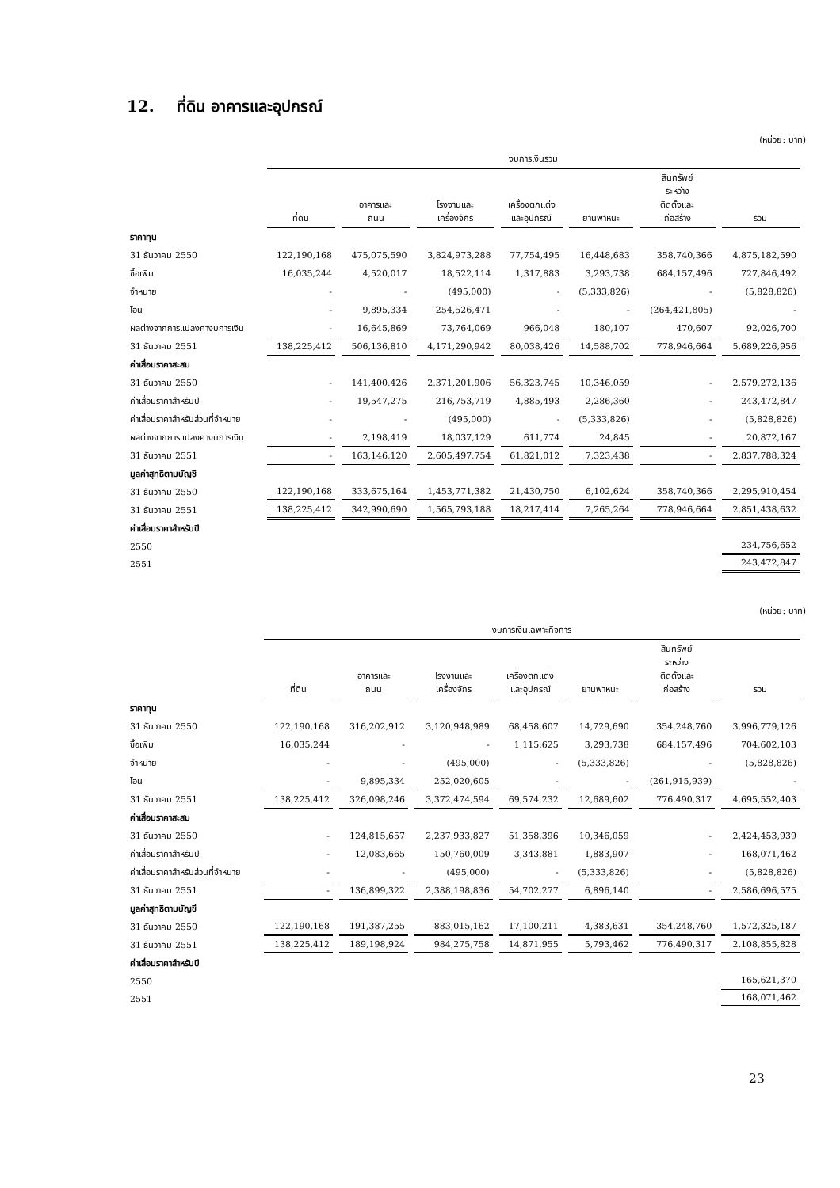12. ที่ดิน อาคารและอุปกรณ์
(หน่วย: บาท)
| | งบการเงินรวม | | | | | | |
| | ที่ดิน | อาคารและ ถนน | โรงงานและ เครื่องจักร | เครื่องตกแต่ง และอุปกรณ์ | ยานพาหนะ | สินทรัพย์ ระหว่าง ติดตั้งและ ก่อสร้าง | รวม |
| ราคาทุน | | | | | | | |
| 31 ธันวาคม 2550 | 122,190,168 | 475,075,590 | 3,824,973,288 | 77,754,495 | 16,448,683 | 358,740,366 | 4,875,182,590 |
| ซื้อเพิ่ม | 16,035,244 | 4,520,017 | 18,522,114 | 1,317,883 | 3,293,738 | 684,157,496 | 727,846,492 |
| จำหน่าย | - | - | (495,000) | - | (5,333,826) | - | (5,828,826) |
| โอน | - | 9,895,334 | 254,526,471 | - | - | (264,421,805) | - |
| ผลต่างจากการแปลงค่างบการเงิน | - | 16,645,869 | 73,764,069 | 966,048 | 180,107 | 470,607 | 92,026,700 |
| 31 ธันวาคม 2551 | 138,225,412 | 506,136,810 | 4,171,290,942 | 80,038,426 | 14,588,702 | 778,946,664 | 5,689,226,956 |
| ค่าเสื่อมราคาสะสม | | | | | | | |
| 31 ธันวาคม 2550 | - | 141,400,426 | 2,371,201,906 | 56,323,745 | 10,346,059 | - | 2,579,272,136 |
| ค่าเสื่อมราคาสำหรับปี | - | 19,547,275 | 216,753,719 | 4,885,493 | 2,286,360 | - | 243,472,847 |
| ค่าเสื่อมราคาสำหรับส่วนที่จำหน่าย | - | - | (495,000) | - | (5,333,826) | - | (5,828,826) |
| ผลต่างจากการแปลงค่างบการเงิน | - | 2,198,419 | 18,037,129 | 611,774 | 24,845 | - | 20,872,167 |
| 31 ธันวาคม 2551 | - | 163,146,120 | 2,605,497,754 | 61,821,012 | 7,323,438 | - | 2,837,788,324 |
| มูลค่าสุทธิตามบัญชี | | | | | | | |
| 31 ธันวาคม 2550 | 122,190,168 | 333,675,164 | 1,453,771,382 | 21,430,750 | 6,102,624 | 358,740,366 | 2,295,910,454 |
| 31 ธันวาคม 2551 | 138,225,412 | 342,990,690 | 1,565,793,188 | 18,217,414 | 7,265,264 | 778,946,664 | 2,851,438,632 |
| ค่าเสื่อมราคาสำหรับปี | | | | | | | |
| 2550 | | | | | | | 234,756,652 |
| 2551 | | | | | | | 243,472,847 |
(หน่วย: บาท)
| | งบการเงินเฉพาะกิจการ | | | | | | |
| | ที่ดิน | อาคารและ ถนน | โรงงานและ เครื่องจักร | เครื่องตกแต่ง และอุปกรณ์ | ยานพาหนะ | สินทรัพย์ ระหว่าง ติดตั้งและ ก่อสร้าง | รวม |
| ราคาทุน | | | | | | | |
| 31 ธันวาคม 2550 | 122,190,168 | 316,202,912 | 3,120,948,989 | 68,458,607 | 14,729,690 | 354,248,760 | 3,996,779,126 |
| ซื้อเพิ่ม | 16,035,244 | - | - | 1,115,625 | 3,293,738 | 684,157,496 | 704,602,103 |
| จำหน่าย | - | - | (495,000) | - | (5,333,826) | - | (5,828,826) |
| โอน | - | 9,895,334 | 252,020,605 | - | - | (261,915,939) | - |
| 31 ธันวาคม 2551 | 138,225,412 | 326,098,246 | 3,372,474,594 | 69,574,232 | 12,689,602 | 776,490,317 | 4,695,552,403 |
| ค่าเสื่อมราคาสะสม | | | | | | | |
| 31 ธันวาคม 2550 | - | 124,815,657 | 2,237,933,827 | 51,358,396 | 10,346,059 | - | 2,424,453,939 |
| ค่าเสื่อมราคาสำหรับปี | - | 12,083,665 | 150,760,009 | 3,343,881 | 1,883,907 | - | 168,071,462 |
| ค่าเสื่อมราคาสำหรับส่วนที่จำหน่าย | - | - | (495,000) | - | (5,333,826) | - | (5,828,826) |
| 31 ธันวาคม 2551 | - | 136,899,322 | 2,388,198,836 | 54,702,277 | 6,896,140 | - | 2,586,696,575 |
| มูลค่าสุทธิตามบัญชี | | | | | | | |
| 31 ธันวาคม 2550 | 122,190,168 | 191,387,255 | 883,015,162 | 17,100,211 | 4,383,631 | 354,248,760 | 1,572,325,187 |
| 31 ธันวาคม 2551 | 138,225,412 | 189,198,924 | 984,275,758 | 14,871,955 | 5,793,462 | 776,490,317 | 2,108,855,828 |
| ค่าเสื่อมราคาสำหรับปี | | | | | | | |
| 2550 | | | | | | | 165,621,370 |
| 2551 | | | | | | | 168,071,462 |
23